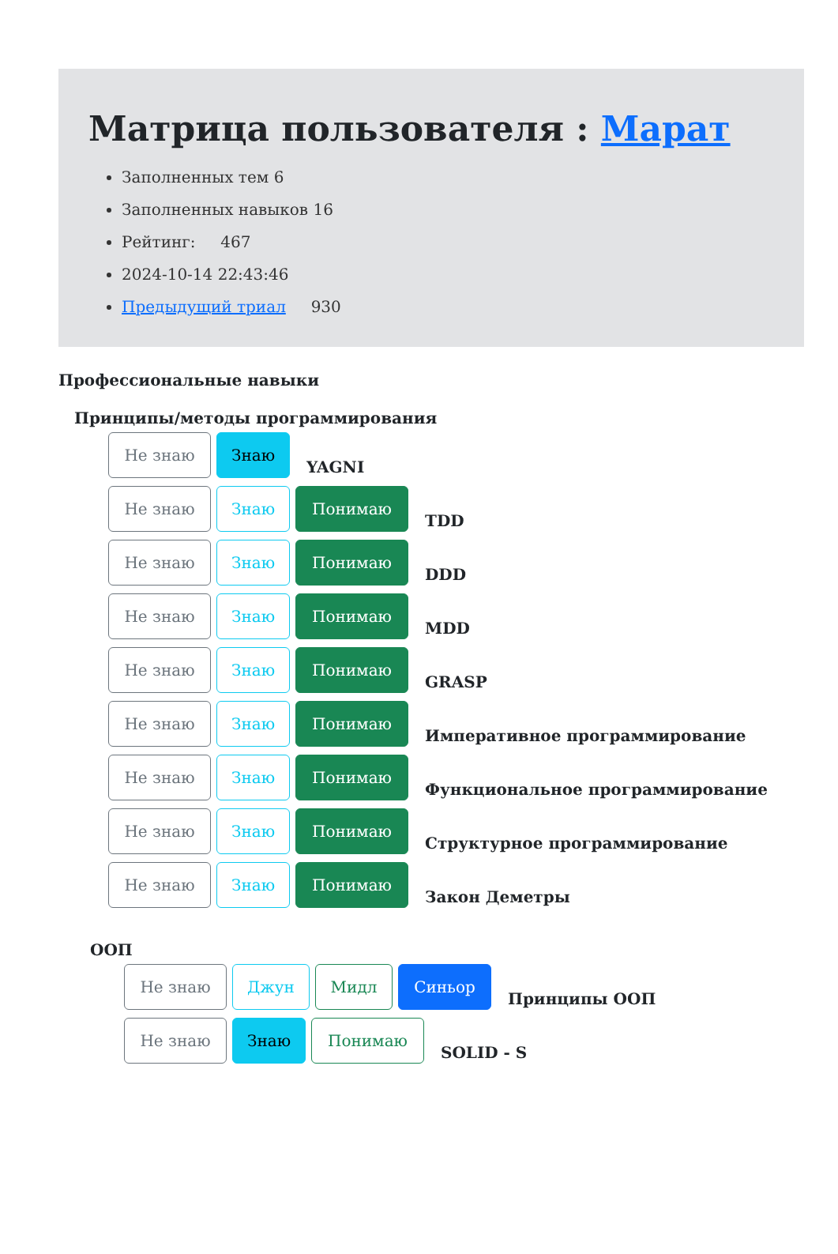Матрица пользователя : Марат
Заполненных тем 6
Заполненных навыков 16
Рейтинг: 467
2024-10-14 22:43:46
Предыдущий триал 930
Профессиональные навыки
Принципы/методы программирования
Не знаю Знаю
YAGNI
Не знаю Знаю Понимаю
TDD
Не знаю Знаю Понимаю
DDD
Не знаю Знаю Понимаю
MDD
Не знаю Знаю Понимаю
GRASP
Не знаю Знаю Понимаю
Императивное программирование
Не знаю Знаю Понимаю
Функциональное программирование
Не знаю Знаю Понимаю
Структурное программирование
Не знаю Знаю Понимаю
Закон Деметры
ООП
Не знаю Джун Мидл Синьор
Принципы ООП
Не знаю Знаю Понимаю
SOLID - S